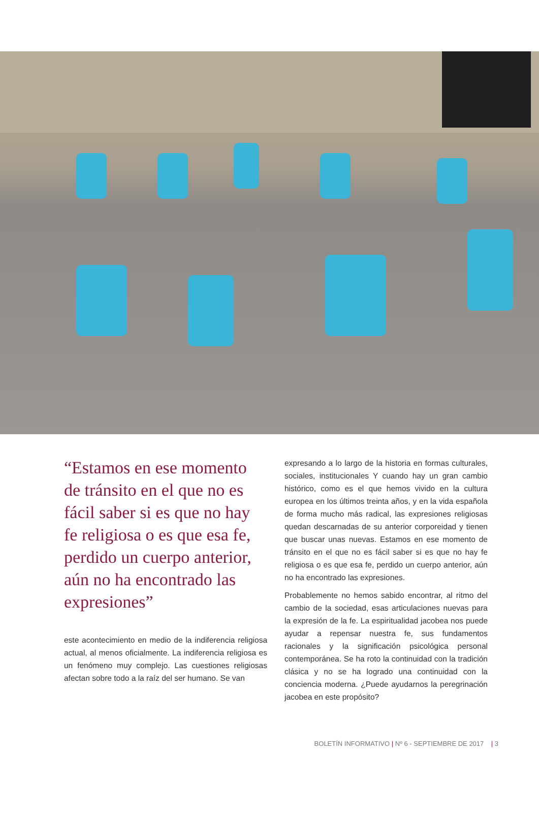“Estamos en ese momento de tránsito en el que no es fácil saber si es que no hay fe religiosa o es que esa fe, perdido un cuerpo anterior, aún no ha encontrado las expresiones”
este acontecimiento en medio de la indiferencia religiosa actual, al menos oficialmente. La indiferencia religiosa es un fenómeno muy complejo. Las cuestiones religiosas afectan sobre todo a la raíz del ser humano. Se van
expresando a lo largo de la historia en formas culturales, sociales, institucionales Y cuando hay un gran cambio histórico, como es el que hemos vivido en la cultura europea en los últimos treinta años, y en la vida española de forma mucho más radical, las expresiones religiosas quedan descarnadas de su anterior corporeidad y tienen que buscar unas nuevas. Estamos en ese momento de tránsito en el que no es fácil saber si es que no hay fe religiosa o es que esa fe, perdido un cuerpo anterior, aún no ha encontrado las expresiones.
Probablemente no hemos sabido encontrar, al ritmo del cambio de la sociedad, esas articulaciones nuevas para la expresión de la fe. La espiritualidad jacobea nos puede ayudar a repensar nuestra fe, sus fundamentos racionales y la significación psicológica personal contemporánea. Se ha roto la continuidad con la tradición clásica y no se ha logrado una continuidad con la conciencia moderna. ¿Puede ayudarnos la peregrinación jacobea en este propósito?
BOLETÍN INFORMATIVO | Nº 6 - SEPTIEMBRE DE 2017 | 3